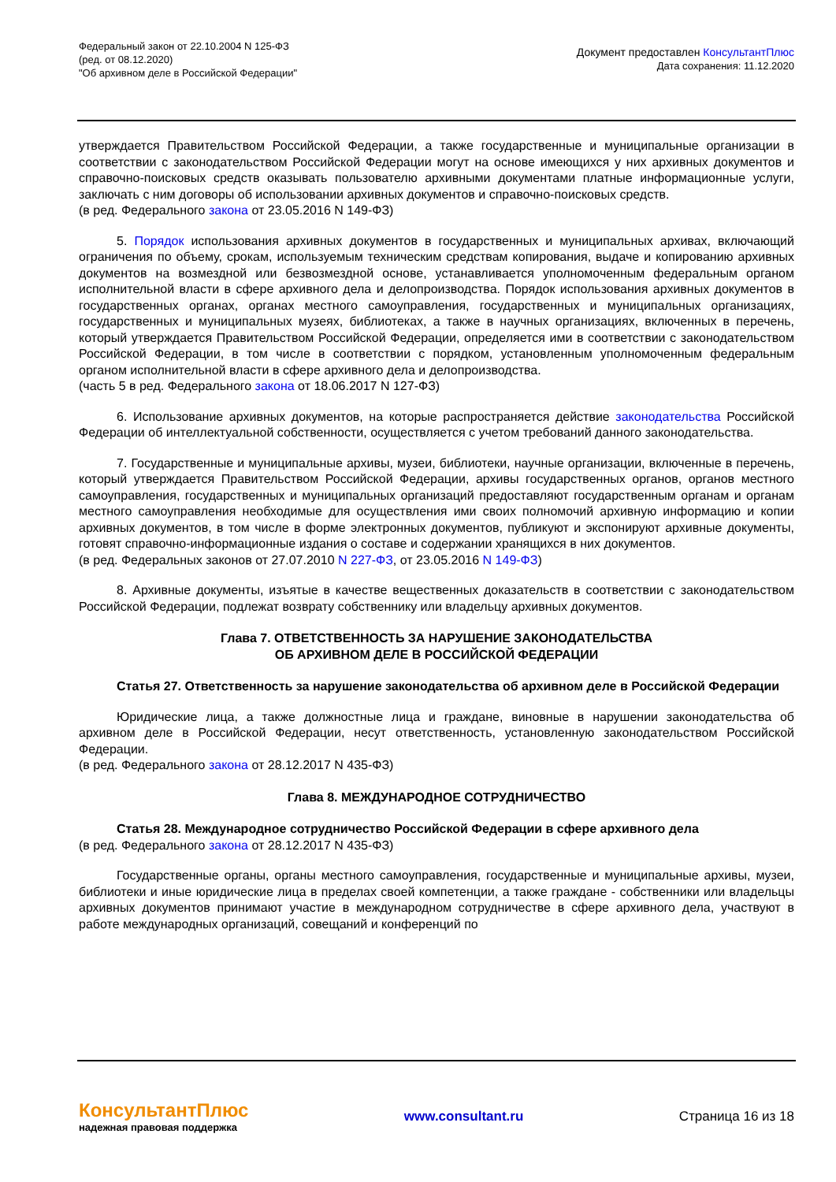Федеральный закон от 22.10.2004 N 125-ФЗ
(ред. от 08.12.2020)
"Об архивном деле в Российской Федерации"
Документ предоставлен КонсультантПлюс
Дата сохранения: 11.12.2020
утверждается Правительством Российской Федерации, а также государственные и муниципальные организации в соответствии с законодательством Российской Федерации могут на основе имеющихся у них архивных документов и справочно-поисковых средств оказывать пользователю архивными документами платные информационные услуги, заключать с ним договоры об использовании архивных документов и справочно-поисковых средств.
(в ред. Федерального закона от 23.05.2016 N 149-ФЗ)
5. Порядок использования архивных документов в государственных и муниципальных архивах, включающий ограничения по объему, срокам, используемым техническим средствам копирования, выдаче и копированию архивных документов на возмездной или безвозмездной основе, устанавливается уполномоченным федеральным органом исполнительной власти в сфере архивного дела и делопроизводства. Порядок использования архивных документов в государственных органах, органах местного самоуправления, государственных и муниципальных организациях, государственных и муниципальных музеях, библиотеках, а также в научных организациях, включенных в перечень, который утверждается Правительством Российской Федерации, определяется ими в соответствии с законодательством Российской Федерации, в том числе в соответствии с порядком, установленным уполномоченным федеральным органом исполнительной власти в сфере архивного дела и делопроизводства.
(часть 5 в ред. Федерального закона от 18.06.2017 N 127-ФЗ)
6. Использование архивных документов, на которые распространяется действие законодательства Российской Федерации об интеллектуальной собственности, осуществляется с учетом требований данного законодательства.
7. Государственные и муниципальные архивы, музеи, библиотеки, научные организации, включенные в перечень, который утверждается Правительством Российской Федерации, архивы государственных органов, органов местного самоуправления, государственных и муниципальных организаций предоставляют государственным органам и органам местного самоуправления необходимые для осуществления ими своих полномочий архивную информацию и копии архивных документов, в том числе в форме электронных документов, публикуют и экспонируют архивные документы, готовят справочно-информационные издания о составе и содержании хранящихся в них документов.
(в ред. Федеральных законов от 27.07.2010 N 227-ФЗ, от 23.05.2016 N 149-ФЗ)
8. Архивные документы, изъятые в качестве вещественных доказательств в соответствии с законодательством Российской Федерации, подлежат возврату собственнику или владельцу архивных документов.
Глава 7. ОТВЕТСТВЕННОСТЬ ЗА НАРУШЕНИЕ ЗАКОНОДАТЕЛЬСТВА
ОБ АРХИВНОМ ДЕЛЕ В РОССИЙСКОЙ ФЕДЕРАЦИИ
Статья 27. Ответственность за нарушение законодательства об архивном деле в Российской Федерации
Юридические лица, а также должностные лица и граждане, виновные в нарушении законодательства об архивном деле в Российской Федерации, несут ответственность, установленную законодательством Российской Федерации.
(в ред. Федерального закона от 28.12.2017 N 435-ФЗ)
Глава 8. МЕЖДУНАРОДНОЕ СОТРУДНИЧЕСТВО
Статья 28. Международное сотрудничество Российской Федерации в сфере архивного дела
(в ред. Федерального закона от 28.12.2017 N 435-ФЗ)
Государственные органы, органы местного самоуправления, государственные и муниципальные архивы, музеи, библиотеки и иные юридические лица в пределах своей компетенции, а также граждане - собственники или владельцы архивных документов принимают участие в международном сотрудничестве в сфере архивного дела, участвуют в работе международных организаций, совещаний и конференций по
КонсультантПлюс
надежная правовая поддержка
www.consultant.ru Страница 16 из 18